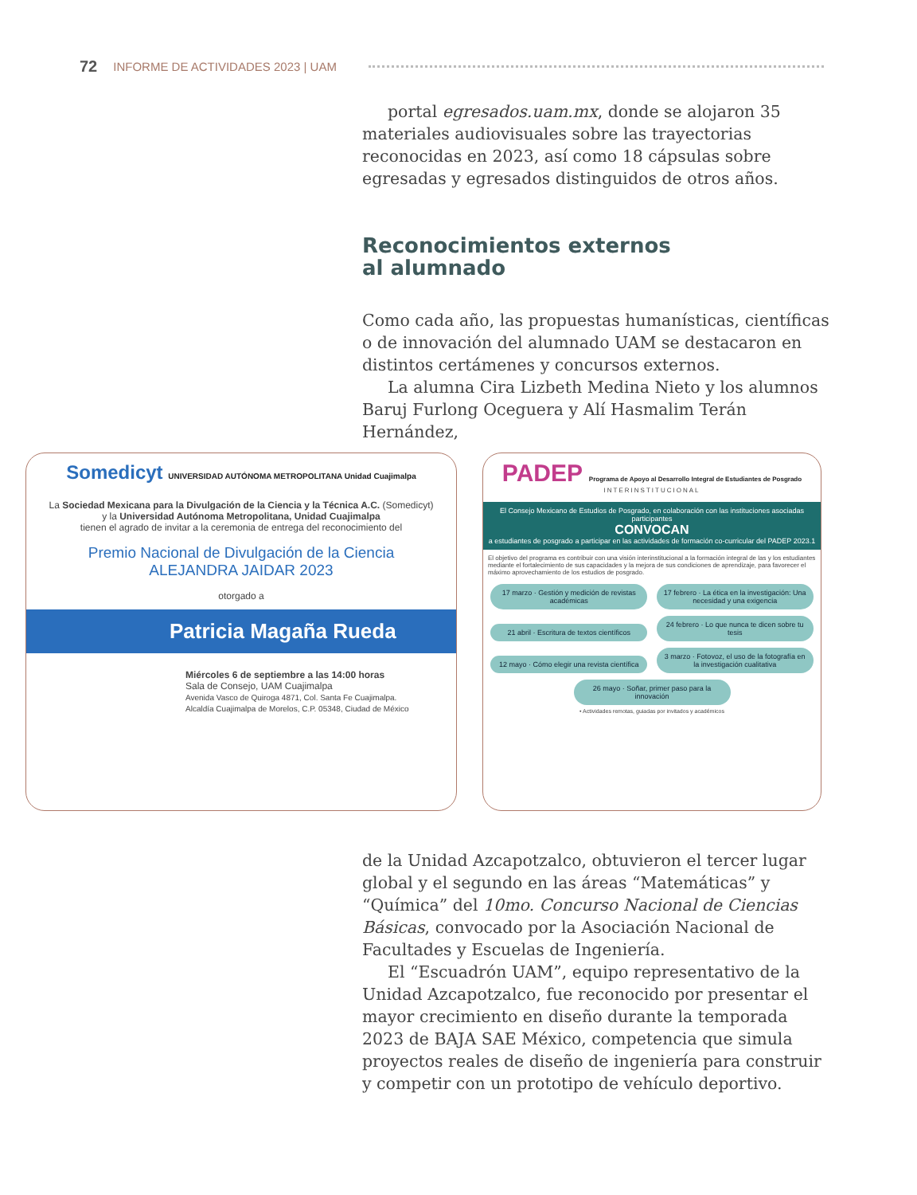72 INFORME DE ACTIVIDADES 2023 | UAM
portal egresados.uam.mx, donde se alojaron 35 materiales audiovisuales sobre las trayectorias reconocidas en 2023, así como 18 cápsulas sobre egresadas y egresados distinguidos de otros años.
Reconocimientos externos
al alumnado
Como cada año, las propuestas humanísticas, científicas o de innovación del alumnado UAM se destacaron en distintos certámenes y concursos externos.
La alumna Cira Lizbeth Medina Nieto y los alumnos Baruj Furlong Oceguera y Alí Hasmalim Terán Hernández,
Somedicyt UNIVERSIDAD AUTÓNOMA METROPOLITANA Unidad Cuajimalpa
La Sociedad Mexicana para la Divulgación de la Ciencia y la Técnica A.C. (Somedicyt)
y la Universidad Autónoma Metropolitana, Unidad Cuajimalpa
tienen el agrado de invitar a la ceremonia de entrega del reconocimiento del
Premio Nacional de Divulgación de la Ciencia
ALEJANDRA JAIDAR 2023
otorgado a
Patricia Magaña Rueda
Miércoles 6 de septiembre a las 14:00 horas
Sala de Consejo, UAM Cuajimalpa
Avenida Vasco de Quiroga 4871, Col. Santa Fe Cuajimalpa.
Alcaldía Cuajimalpa de Morelos, C.P. 05348, Ciudad de México
PADEP Programa de Apoyo al Desarrollo Integral de Estudiantes de Posgrado
INTERINSTITUCIONAL
El Consejo Mexicano de Estudios de Posgrado, en colaboración con las instituciones asociadas participantes
CONVOCAN
a estudiantes de posgrado a participar en las actividades de formación co-curricular del PADEP 2023.1
El objetivo del programa es contribuir con una visión interinstitucional a la formación integral de las y los estudiantes mediante el fortalecimiento de sus capacidades y la mejora de sus condiciones de aprendizaje, para favorecer el máximo aprovechamiento de los estudios de posgrado.
17 marzo · Gestión y medición de revistas académicas
17 febrero · La ética en la investigación: Una necesidad y una exigencia
21 abril · Escritura de textos científicos
24 febrero · Lo que nunca te dicen sobre tu tesis
12 mayo · Cómo elegir una revista científica
3 marzo · Fotovoz, el uso de la fotografía en la investigación cualitativa
26 mayo · Soñar, primer paso para la innovación
• Actividades remotas, guiadas por invitados y académicos
de la Unidad Azcapotzalco, obtuvieron el tercer lugar global y el segundo en las áreas “Matemáticas” y “Química” del 10mo. Concurso Nacional de Ciencias Básicas, convocado por la Asociación Nacional de Facultades y Escuelas de Ingeniería.
El “Escuadrón UAM”, equipo representativo de la Unidad Azcapotzalco, fue reconocido por presentar el mayor crecimiento en diseño durante la temporada 2023 de BAJA SAE México, competencia que simula proyectos reales de diseño de ingeniería para construir y competir con un prototipo de vehículo deportivo.